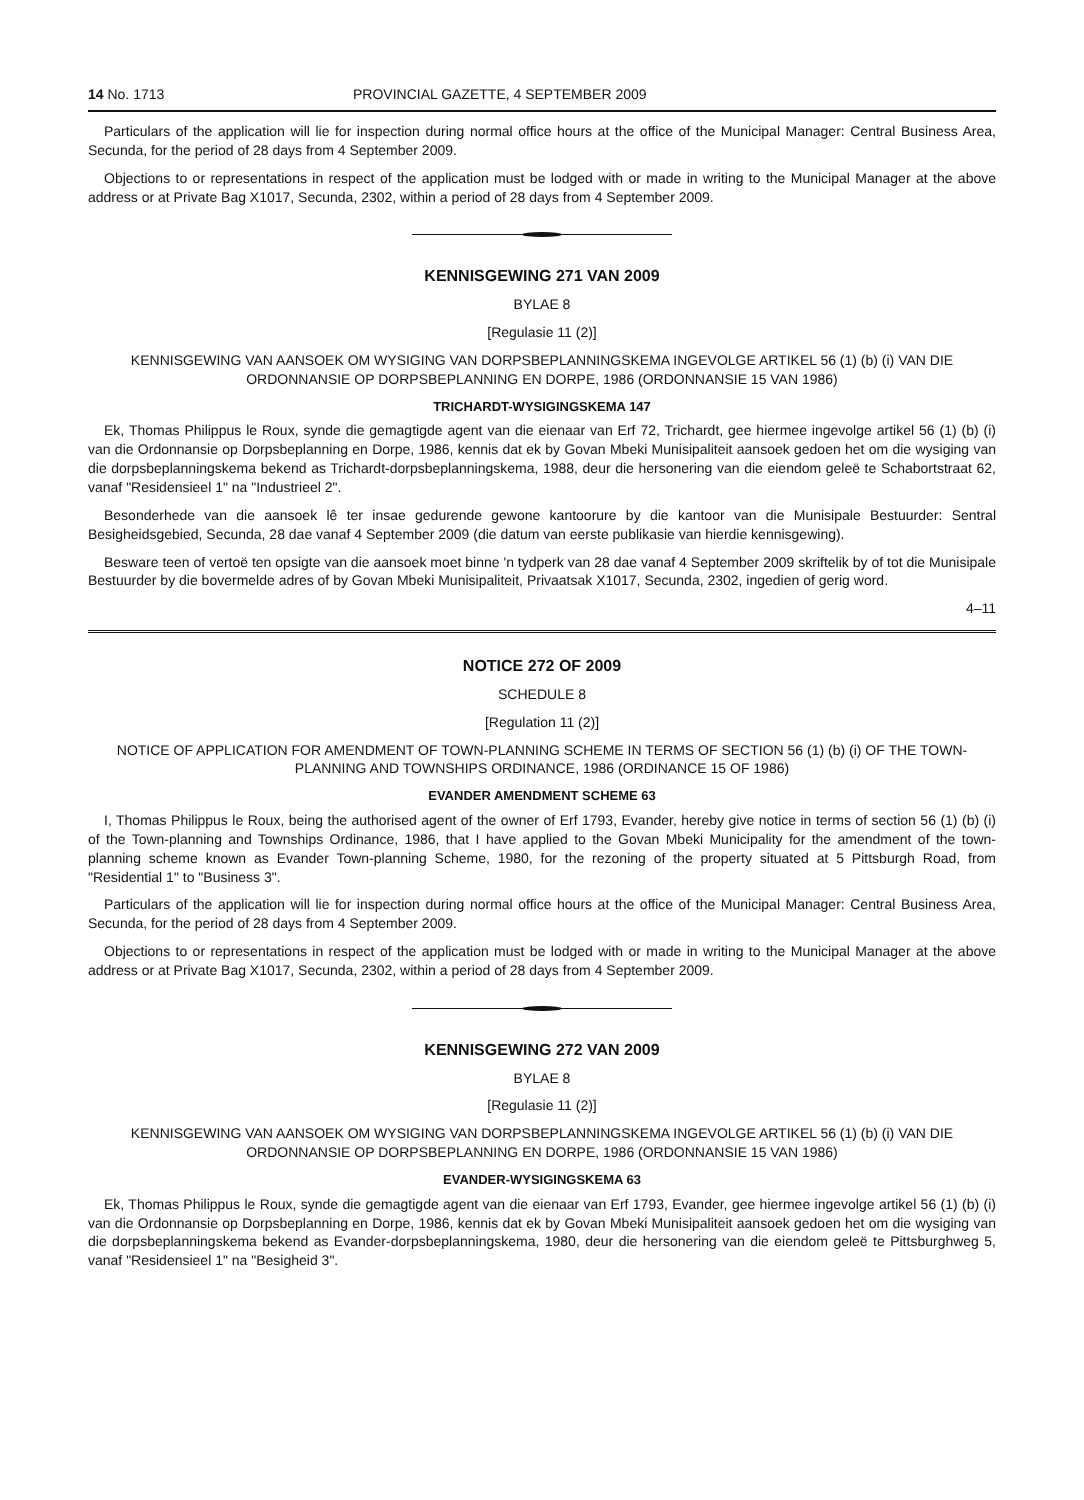14 No. 1713 PROVINCIAL GAZETTE, 4 SEPTEMBER 2009
Particulars of the application will lie for inspection during normal office hours at the office of the Municipal Manager: Central Business Area, Secunda, for the period of 28 days from 4 September 2009.
Objections to or representations in respect of the application must be lodged with or made in writing to the Municipal Manager at the above address or at Private Bag X1017, Secunda, 2302, within a period of 28 days from 4 September 2009.
KENNISGEWING 271 VAN 2009
BYLAE 8
[Regulasie 11 (2)]
KENNISGEWING VAN AANSOEK OM WYSIGING VAN DORPSBEPLANNINGSKEMA INGEVOLGE ARTIKEL 56 (1) (b) (i) VAN DIE ORDONNANSIE OP DORPSBEPLANNING EN DORPE, 1986 (ORDONNANSIE 15 VAN 1986)
TRICHARDT-WYSIGINGSKEMA 147
Ek, Thomas Philippus le Roux, synde die gemagtigde agent van die eienaar van Erf 72, Trichardt, gee hiermee ingevolge artikel 56 (1) (b) (i) van die Ordonnansie op Dorpsbeplanning en Dorpe, 1986, kennis dat ek by Govan Mbeki Munisipaliteit aansoek gedoen het om die wysiging van die dorpsbeplanningskema bekend as Trichardt-dorpsbeplanningskema, 1988, deur die hersonering van die eiendom geleë te Schabortstraat 62, vanaf "Residensieel 1" na "Industrieel 2".
Besonderhede van die aansoek lê ter insae gedurende gewone kantoorure by die kantoor van die Munisipale Bestuurder: Sentral Besigheidsgebied, Secunda, 28 dae vanaf 4 September 2009 (die datum van eerste publikasie van hierdie kennisgewing).
Besware teen of vertoë ten opsigte van die aansoek moet binne 'n tydperk van 28 dae vanaf 4 September 2009 skriftelik by of tot die Munisipale Bestuurder by die bovermelde adres of by Govan Mbeki Munisipaliteit, Privaatsak X1017, Secunda, 2302, ingedien of gerig word.
4–11
NOTICE 272 OF 2009
SCHEDULE 8
[Regulation 11 (2)]
NOTICE OF APPLICATION FOR AMENDMENT OF TOWN-PLANNING SCHEME IN TERMS OF SECTION 56 (1) (b) (i) OF THE TOWN-PLANNING AND TOWNSHIPS ORDINANCE, 1986 (ORDINANCE 15 OF 1986)
EVANDER AMENDMENT SCHEME 63
I, Thomas Philippus le Roux, being the authorised agent of the owner of Erf 1793, Evander, hereby give notice in terms of section 56 (1) (b) (i) of the Town-planning and Townships Ordinance, 1986, that I have applied to the Govan Mbeki Municipality for the amendment of the town-planning scheme known as Evander Town-planning Scheme, 1980, for the rezoning of the property situated at 5 Pittsburgh Road, from "Residential 1" to "Business 3".
Particulars of the application will lie for inspection during normal office hours at the office of the Municipal Manager: Central Business Area, Secunda, for the period of 28 days from 4 September 2009.
Objections to or representations in respect of the application must be lodged with or made in writing to the Municipal Manager at the above address or at Private Bag X1017, Secunda, 2302, within a period of 28 days from 4 September 2009.
KENNISGEWING 272 VAN 2009
BYLAE 8
[Regulasie 11 (2)]
KENNISGEWING VAN AANSOEK OM WYSIGING VAN DORPSBEPLANNINGSKEMA INGEVOLGE ARTIKEL 56 (1) (b) (i) VAN DIE ORDONNANSIE OP DORPSBEPLANNING EN DORPE, 1986 (ORDONNANSIE 15 VAN 1986)
EVANDER-WYSIGINGSKEMA 63
Ek, Thomas Philippus le Roux, synde die gemagtigde agent van die eienaar van Erf 1793, Evander, gee hiermee ingevolge artikel 56 (1) (b) (i) van die Ordonnansie op Dorpsbeplanning en Dorpe, 1986, kennis dat ek by Govan Mbeki Munisipaliteit aansoek gedoen het om die wysiging van die dorpsbeplanningskema bekend as Evander-dorpsbeplanningskema, 1980, deur die hersonering van die eiendom geleë te Pittsburghweg 5, vanaf "Residensieel 1" na "Besigheid 3".